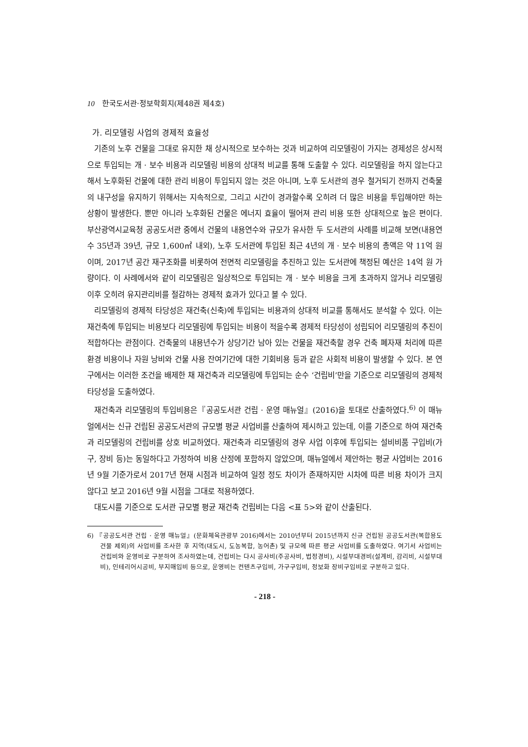10 한국도서관·정보학회지(제48권 제4호)
가. 리모델링 사업의 경제적 효율성
기존의 노후 건물을 그대로 유지한 채 상시적으로 보수하는 것과 비교하여 리모델링이 가지는 경제성은 상시적으로 투입되는 개 · 보수 비용과 리모델링 비용의 상대적 비교를 통해 도출할 수 있다. 리모델링을 하지 않는다고 해서 노후화된 건물에 대한 관리 비용이 투입되지 않는 것은 아니며, 노후 도서관의 경우 철거되기 전까지 건축물의 내구성을 유지하기 위해서는 지속적으로, 그리고 시간이 경과할수록 오히려 더 많은 비용을 투입해야만 하는 상황이 발생한다. 뿐만 아니라 노후화된 건물은 에너지 효율이 떨어져 관리 비용 또한 상대적으로 높은 편이다. 부산광역시교육청 공공도서관 중에서 건물의 내용연수와 규모가 유사한 두 도서관의 사례를 비교해 보면(내용연수 35년과 39년, 규모 1,600㎡ 내외), 노후 도서관에 투입된 최근 4년의 개 · 보수 비용의 총액은 약 11억 원이며, 2017년 공간 재구조화를 비롯하여 전면적 리모델링을 추진하고 있는 도서관에 책정된 예산은 14억 원 가량이다. 이 사례에서와 같이 리모델링은 일상적으로 투입되는 개 · 보수 비용을 크게 초과하지 않거나 리모델링 이후 오히려 유지관리비를 절감하는 경제적 효과가 있다고 볼 수 있다.
리모델링의 경제적 타당성은 재건축(신축)에 투입되는 비용과의 상대적 비교를 통해서도 분석할 수 있다. 이는 재건축에 투입되는 비용보다 리모델링에 투입되는 비용이 적을수록 경제적 타당성이 성립되어 리모델링의 추진이 적합하다는 관점이다. 건축물의 내용년수가 상당기간 남아 있는 건물을 재건축할 경우 건축 폐자재 처리에 따른 환경 비용이나 자원 낭비와 건물 사용 잔여기간에 대한 기회비용 등과 같은 사회적 비용이 발생할 수 있다. 본 연구에서는 이러한 조건을 배제한 채 재건축과 리모델링에 투입되는 순수 ‘건립비’만을 기준으로 리모델링의 경제적 타당성을 도출하였다.
재건축과 리모델링의 투입비용은『공공도서관 건립 · 운영 매뉴얼』(2016)을 토대로 산출하였다.<sup>6)</sup> 이 매뉴얼에서는 신규 건립된 공공도서관의 규모별 평균 사업비를 산출하여 제시하고 있는데, 이를 기준으로 하여 재건축과 리모델링의 건립비를 상호 비교하였다. 재건축과 리모델링의 경우 사업 이후에 투입되는 설비비품 구입비(가구, 장비 등)는 동일하다고 가정하여 비용 산정에 포함하지 않았으며, 매뉴얼에서 제안하는 평균 사업비는 2016년 9월 기준가로서 2017년 현재 시점과 비교하여 일정 정도 차이가 존재하지만 시차에 따른 비용 차이가 크지 않다고 보고 2016년 9월 시점을 그대로 적용하였다.
대도시를 기준으로 도서관 규모별 평균 재건축 건립비는 다음 <표 5>와 같이 산출된다.
6) 『공공도서관 건립 · 운영 매뉴얼』(문화체육관광부 2016)에서는 2010년부터 2015년까지 신규 건립된 공공도서관(복합용도 건물 제외)의 사업비를 조사한 후 지역(대도시, 도농복합, 농어촌) 및 규모에 따른 평균 사업비를 도출하였다. 여기서 사업비는 건립비와 운영비로 구분하여 조사하였는데, 건립비는 다시 공사비(주공사비, 법정경비), 시설부대경비(설계비, 감리비, 시설부대비), 인테리어시공비, 부지매입비 등으로, 운영비는 컨텐츠구입비, 가구구입비, 정보화 장비구입비로 구분하고 있다.
- 218 -